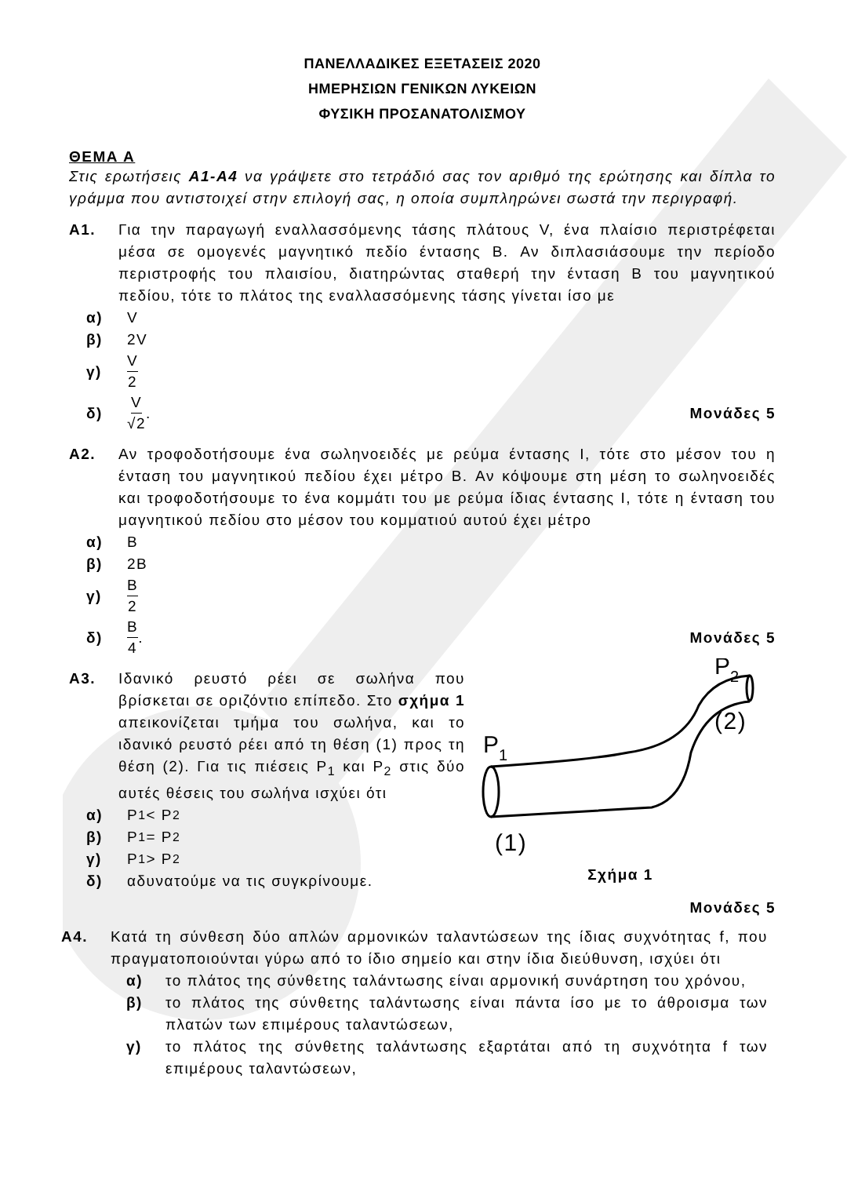ΠΑΝΕΛΛΑΔΙΚΕΣ ΕΞΕΤΑΣΕΙΣ 2020
ΗΜΕΡΗΣΙΩΝ ΓΕΝΙΚΩΝ ΛΥΚΕΙΩΝ
ΦΥΣΙΚΗ ΠΡΟΣΑΝΑΤΟΛΙΣΜΟΥ
ΘΕΜΑ Α
Στις ερωτήσεις Α1-Α4 να γράψετε στο τετράδιό σας τον αριθμό της ερώτησης και δίπλα το γράμμα που αντιστοιχεί στην επιλογή σας, η οποία συμπληρώνει σωστά την περιγραφή.
Α1. Για την παραγωγή εναλλασσόμενης τάσης πλάτους V, ένα πλαίσιο περιστρέφεται μέσα σε ομογενές μαγνητικό πεδίο έντασης B. Αν διπλασιάσουμε την περίοδο περιστροφής του πλαισίου, διατηρώντας σταθερή την ένταση B του μαγνητικού πεδίου, τότε το πλάτος της εναλλασσόμενης τάσης γίνεται ίσο με
α) V
β) 2V
γ) V 2
δ) V √2. Μονάδες 5
Α2. Αν τροφοδοτήσουμε ένα σωληνοειδές με ρεύμα έντασης I, τότε στο μέσον του η ένταση του μαγνητικού πεδίου έχει μέτρο B. Αν κόψουμε στη μέση το σωληνοειδές και τροφοδοτήσουμε το ένα κομμάτι του με ρεύμα ίδιας έντασης I, τότε η ένταση του μαγνητικού πεδίου στο μέσον του κομματιού αυτού έχει μέτρο
α) B
β) 2B
γ) B 2
δ) B 4. Μονάδες 5
Α3. Ιδανικό ρευστό ρέει σε σωλήνα που βρίσκεται σε οριζόντιο επίπεδο. Στο σχήμα 1 απεικονίζεται τμήμα του σωλήνα, και το ιδανικό ρευστό ρέει από τη θέση (1) προς τη θέση (2). Για τις πιέσεις P<sub>1</sub> και P<sub>2</sub> στις δύο αυτές θέσεις του σωλήνα ισχύει ότι
α) P<sub>1</sub> < P<sub>2</sub>
β) P<sub>1</sub> = P<sub>2</sub>
γ) P<sub>1</sub> > P<sub>2</sub>
δ) αδυνατούμε να τις συγκρίνουμε.
P
1
P
2
(2)
(1)
Σχήμα 1
Μονάδες 5
Α4. Κατά τη σύνθεση δύο απλών αρμονικών ταλαντώσεων της ίδιας συχνότητας f, που πραγματοποιούνται γύρω από το ίδιο σημείο και στην ίδια διεύθυνση, ισχύει ότι
α) το πλάτος της σύνθετης ταλάντωσης είναι αρμονική συνάρτηση του χρόνου,
β) το πλάτος της σύνθετης ταλάντωσης είναι πάντα ίσο με το άθροισμα των πλατών των επιμέρους ταλαντώσεων,
γ) το πλάτος της σύνθετης ταλάντωσης εξαρτάται από τη συχνότητα f των επιμέρους ταλαντώσεων,